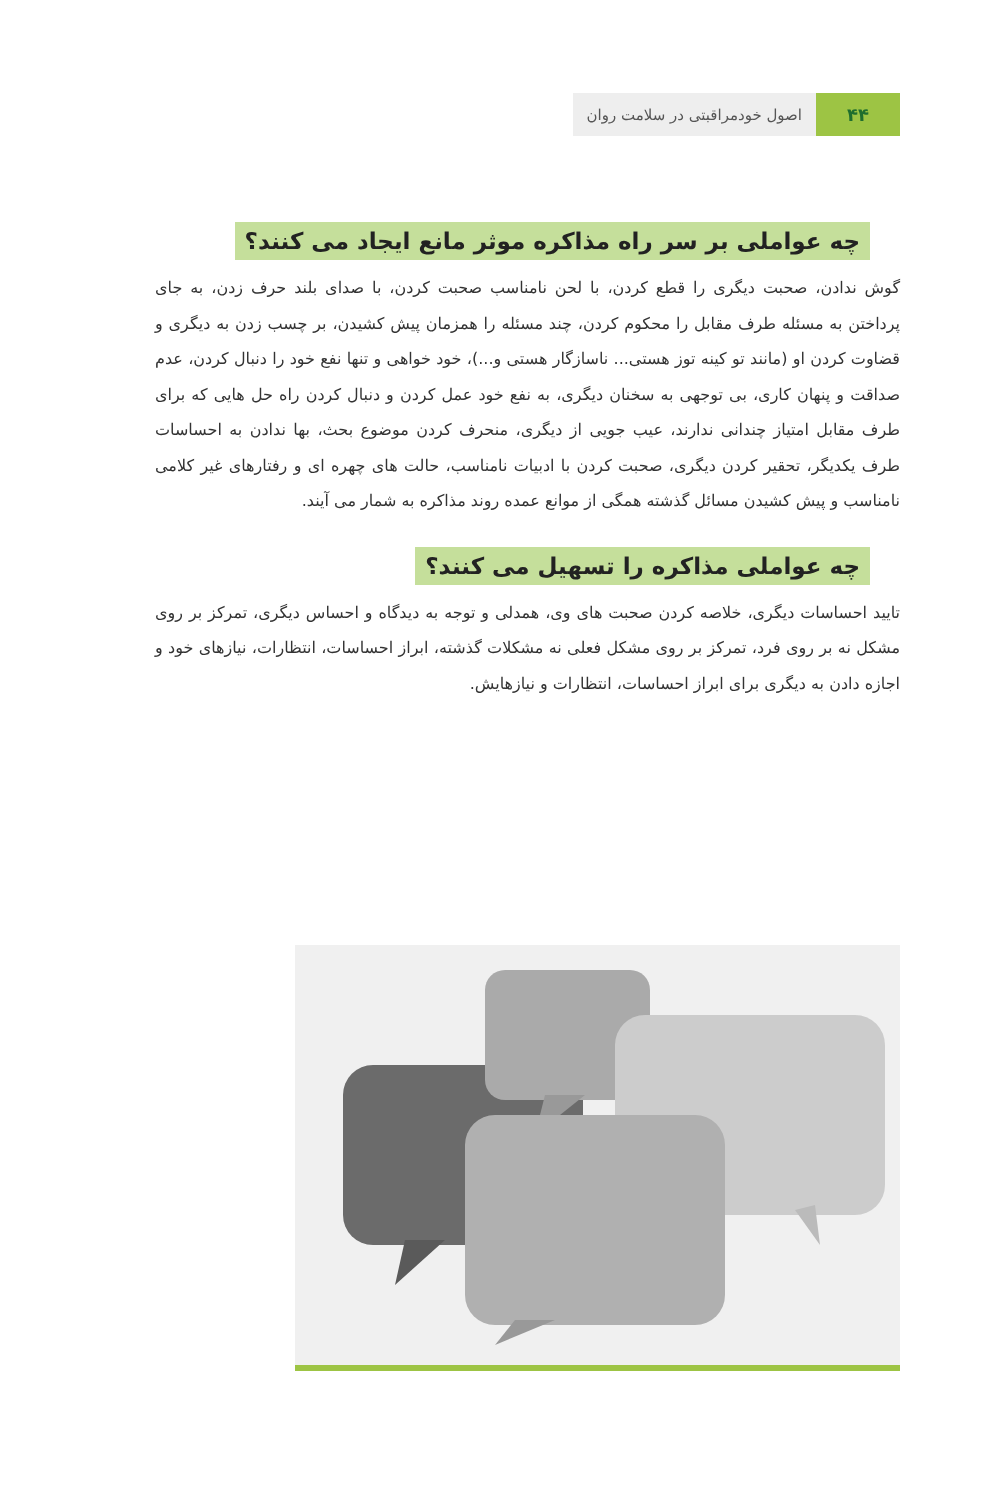۴۴
اصول خودمراقبتی در سلامت روان
چه عواملی بر سر راه مذاکره موثر مانع ایجاد می کنند؟
گوش ندادن، صحبت دیگری را قطع کردن، با لحن نامناسب صحبت کردن، با صدای بلند حرف زدن، به جای پرداختن به مسئله طرف مقابل را محکوم کردن، چند مسئله را همزمان پیش کشیدن، بر چسب زدن به دیگری و قضاوت کردن او (مانند تو کینه توز هستی... ناسازگار هستی و...)، خود خواهی و تنها نفع خود را دنبال کردن، عدم صداقت و پنهان کاری، بی توجهی به سخنان دیگری، به نفع خود عمل کردن و دنبال کردن راه حل هایی که برای طرف مقابل امتیاز چندانی ندارند، عیب جویی از دیگری، منحرف کردن موضوع بحث، بها ندادن به احساسات طرف یکدیگر، تحقیر کردن دیگری، صحبت کردن با ادبیات نامناسب، حالت های چهره ای و رفتارهای غیر کلامی نامناسب و پیش کشیدن مسائل گذشته همگی از موانع عمده روند مذاکره به شمار می آیند.
چه عواملی مذاکره را تسهیل می کنند؟
تایید احساسات دیگری، خلاصه کردن صحبت های وی، همدلی و توجه به دیدگاه و احساس دیگری، تمرکز بر روی مشکل نه بر روی فرد، تمرکز بر روی مشکل فعلی نه مشکلات گذشته، ابراز احساسات، انتظارات، نیازهای خود و اجازه دادن به دیگری برای ابراز احساسات، انتظارات و نیازهایش.